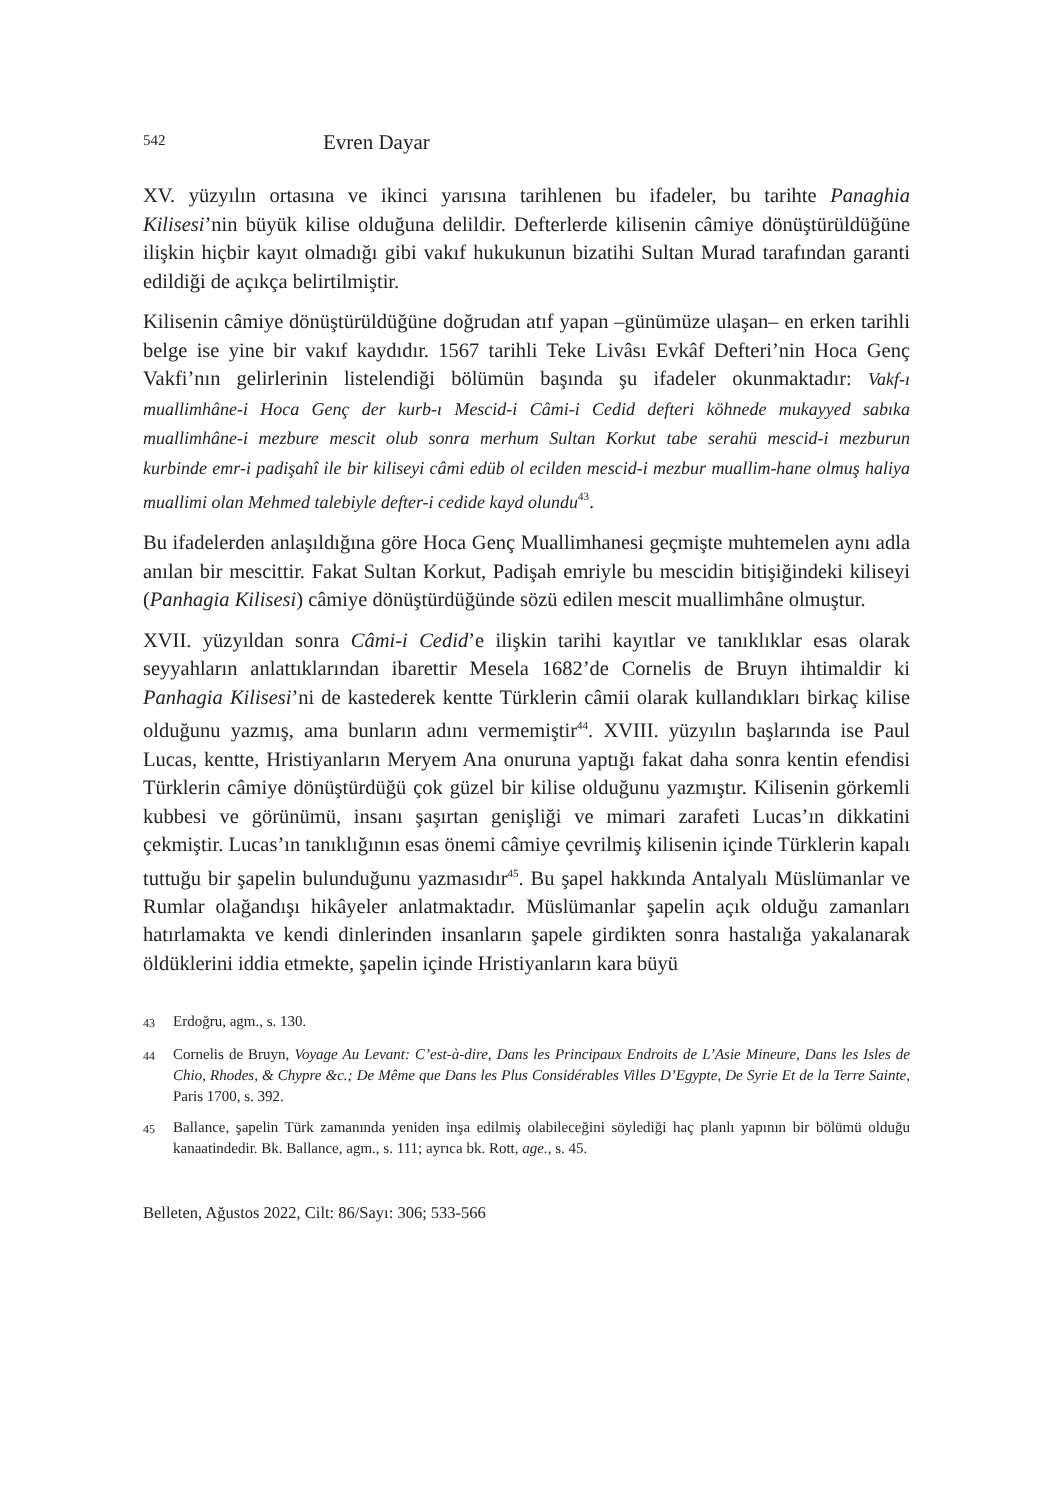542 Evren Dayar
XV. yüzyılın ortasına ve ikinci yarısına tarihlenen bu ifadeler, bu tarihte Panaghia Kilisesi’nin büyük kilise olduğuna delildir. Defterlerde kilisenin câmiye dönüştürüldüğüne ilişkin hiçbir kayıt olmadığı gibi vakıf hukukunun bizatihi Sultan Murad tarafından garanti edildiği de açıkça belirtilmiştir.
Kilisenin câmiye dönüştürüldüğüne doğrudan atıf yapan –günümüze ulaşan– en erken tarihli belge ise yine bir vakıf kaydıdır. 1567 tarihli Teke Livâsı Evkâf Defteri’nin Hoca Genç Vakfi’nın gelirlerinin listelendiği bölümün başında şu ifadeler okunmaktadır: Vakf-ı muallimhâne-i Hoca Genç der kurb-ı Mescid-i Câmi-i Cedid defteri köhnede mukayyed sabıka muallimhâne-i mezbure mescit olub sonra merhum Sultan Korkut tabe serahü mescid-i mezburun kurbinde emr-i padişahî ile bir kiliseyi câmi edüb ol ecilden mescid-i mezbur muallim-hane olmuş haliya muallimi olan Mehmed talebiyle defter-i cedide kayd olundu<sup>43</sup>.
Bu ifadelerden anlaşıldığına göre Hoca Genç Muallimhanesi geçmişte muhtemelen aynı adla anılan bir mescittir. Fakat Sultan Korkut, Padişah emriyle bu mescidin bitişiğindeki kiliseyi (Panhagia Kilisesi) câmiye dönüştürdüğünde sözü edilen mescit muallimhâne olmuştur.
XVII. yüzyıldan sonra Câmi-i Cedid’e ilişkin tarihi kayıtlar ve tanıklıklar esas olarak seyyahların anlattıklarından ibarettir Mesela 1682’de Cornelis de Bruyn ihtimaldir ki Panhagia Kilisesi’ni de kastederek kentte Türklerin câmii olarak kullandıkları birkaç kilise olduğunu yazmış, ama bunların adını vermemiştir<sup>44</sup>. XVIII. yüzyılın başlarında ise Paul Lucas, kentte, Hristiyanların Meryem Ana onuruna yaptığı fakat daha sonra kentin efendisi Türklerin câmiye dönüştürdüğü çok güzel bir kilise olduğunu yazmıştır. Kilisenin görkemli kubbesi ve görünümü, insanı şaşırtan genişliği ve mimari zarafeti Lucas’ın dikkatini çekmiştir. Lucas’ın tanıklığının esas önemi câmiye çevrilmiş kilisenin içinde Türklerin kapalı tuttuğu bir şapelin bulunduğunu yazmasıdır<sup>45</sup>. Bu şapel hakkında Antalyalı Müslümanlar ve Rumlar olağandışı hikâyeler anlatmaktadır. Müslümanlar şapelin açık olduğu zamanları hatırlamakta ve kendi dinlerinden insanların şapele girdikten sonra hastalığa yakalanarak öldüklerini iddia etmekte, şapelin içinde Hristiyanların kara büyü
43 Erdoğru, agm., s. 130.
44 Cornelis de Bruyn, Voyage Au Levant: C’est-à-dire, Dans les Principaux Endroits de L’Asie Mineure, Dans les Isles de Chio, Rhodes, & Chypre &c.; De Même que Dans les Plus Considérables Villes D’Egypte, De Syrie Et de la Terre Sainte, Paris 1700, s. 392.
45 Ballance, şapelin Türk zamanında yeniden inşa edilmiş olabileceğini söylediği haç planlı yapının bir bölümü olduğu kanaatindedir. Bk. Ballance, agm., s. 111; ayrıca bk. Rott, age., s. 45.
Belleten, Ağustos 2022, Cilt: 86/Sayı: 306; 533-566